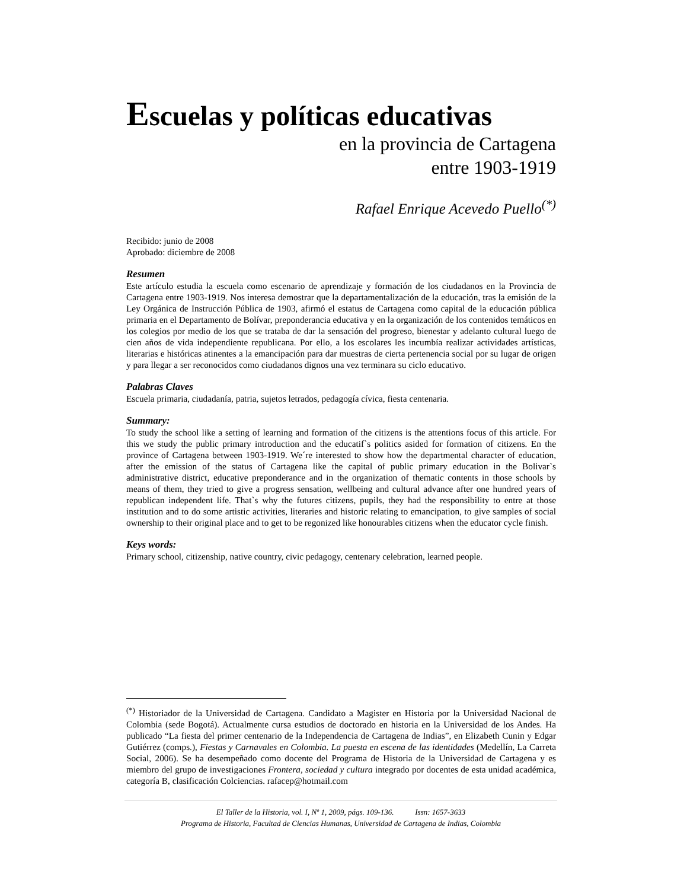Escuelas y políticas educativas
en la provincia de Cartagena
entre 1903-1919
Rafael Enrique Acevedo Puello<sup>(*)</sup>
Recibido: junio de 2008
Aprobado: diciembre de 2008
Resumen
Este artículo estudia la escuela como escenario de aprendizaje y formación de los ciudadanos en la Provincia de Cartagena entre 1903-1919. Nos interesa demostrar que la departamentalización de la educación, tras la emisión de la Ley Orgánica de Instrucción Pública de 1903, afirmó el estatus de Cartagena como capital de la educación pública primaria en el Departamento de Bolívar, preponderancia educativa y en la organización de los contenidos temáticos en los colegios por medio de los que se trataba de dar la sensación del progreso, bienestar y adelanto cultural luego de cien años de vida independiente republicana. Por ello, a los escolares les incumbía realizar actividades artísticas, literarias e históricas atinentes a la emancipación para dar muestras de cierta pertenencia social por su lugar de origen y para llegar a ser reconocidos como ciudadanos dignos una vez terminara su ciclo educativo.
Palabras Claves
Escuela primaria, ciudadanía, patria, sujetos letrados, pedagogía cívica, fiesta centenaria.
Summary:
To study the school like a setting of learning and formation of the citizens is the attentions focus of this article. For this we study the public primary introduction and the educatif`s politics asided for formation of citizens. En the province of Cartagena between 1903-1919. We´re interested to show how the departmental character of education, after the emission of the status of Cartagena like the capital of public primary education in the Bolivar`s administrative district, educative preponderance and in the organization of thematic contents in those schools by means of them, they tried to give a progress sensation, wellbeing and cultural advance after one hundred years of republican independent life. That`s why the futures citizens, pupils, they had the responsibility to entre at those institution and to do some artistic activities, literaries and historic relating to emancipation, to give samples of social ownership to their original place and to get to be regonized like honourables citizens when the educator cycle finish.
Keys words:
Primary school, citizenship, native country, civic pedagogy, centenary celebration, learned people.
<sup>(*)</sup> Historiador de la Universidad de Cartagena. Candidato a Magister en Historia por la Universidad Nacional de Colombia (sede Bogotá). Actualmente cursa estudios de doctorado en historia en la Universidad de los Andes. Ha publicado “La fiesta del primer centenario de la Independencia de Cartagena de Indias”, en Elizabeth Cunin y Edgar Gutiérrez (comps.), Fiestas y Carnavales en Colombia. La puesta en escena de las identidades (Medellín, La Carreta Social, 2006). Se ha desempeñado como docente del Programa de Historia de la Universidad de Cartagena y es miembro del grupo de investigaciones Frontera, sociedad y cultura integrado por docentes de esta unidad académica, categoría B, clasificación Colciencias. rafacep@hotmail.com
El Taller de la Historia, vol. I, Nº 1, 2009, págs. 109-136. Issn: 1657-3633
Programa de Historia, Facultad de Ciencias Humanas, Universidad de Cartagena de Indias, Colombia